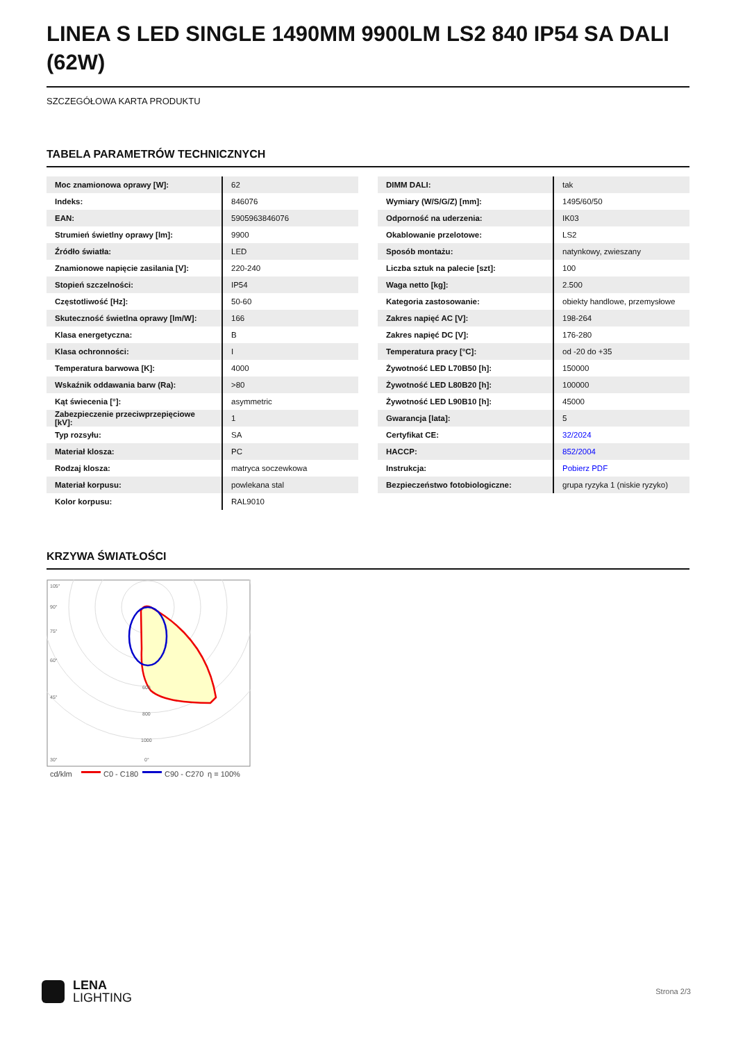LINEA S LED SINGLE 1490MM 9900LM LS2 840 IP54 SA DALI (62W)
SZCZEGÓŁOWA KARTA PRODUKTU
TABELA PARAMETRÓW TECHNICZNYCH
| Moc znamionowa oprawy [W]: | 62 |
| Indeks: | 846076 |
| EAN: | 5905963846076 |
| Strumień świetlny oprawy [lm]: | 9900 |
| Źródło światła: | LED |
| Znamionowe napięcie zasilania [V]: | 220-240 |
| Stopień szczelności: | IP54 |
| Częstotliwość [Hz]: | 50-60 |
| Skuteczność świetlna oprawy [lm/W]: | 166 |
| Klasa energetyczna: | B |
| Klasa ochronności: | I |
| Temperatura barwowa [K]: | 4000 |
| Wskaźnik oddawania barw (Ra): | >80 |
| Kąt świecenia [°]: | asymmetric |
| Zabezpieczenie przeciwprzepięciowe [kV]: | 1 |
| Typ rozsyłu: | SA |
| Materiał klosza: | PC |
| Rodzaj klosza: | matryca soczewkowa |
| Materiał korpusu: | powlekana stal |
| Kolor korpusu: | RAL9010 |
| DIMM DALI: | tak |
| Wymiary (W/S/G/Z) [mm]: | 1495/60/50 |
| Odporność na uderzenia: | IK03 |
| Okablowanie przelotowe: | LS2 |
| Sposób montażu: | natynkowy, zwieszany |
| Liczba sztuk na palecie [szt]: | 100 |
| Waga netto [kg]: | 2.500 |
| Kategoria zastosowanie: | obiekty handlowe, przemysłowe |
| Zakres napięć AC [V]: | 198-264 |
| Zakres napięć DC [V]: | 176-280 |
| Temperatura pracy [°C]: | od -20 do +35 |
| Żywotność LED L70B50 [h]: | 150000 |
| Żywotność LED L80B20 [h]: | 100000 |
| Żywotność LED L90B10 [h]: | 45000 |
| Gwarancja [lata]: | 5 |
| Certyfikat CE: | 32/2024 |
| HACCP: | 852/2004 |
| Instrukcja: | Pobierz PDF |
| Bezpieczeństwo fotobiologiczne: | grupa ryzyka 1 (niskie ryzyko) |
KRZYWA ŚWIATŁOŚCI
105°
90°
75°
60°
45°
30°
600
800
1000
0°
cd/klm
C0 - C180
C90 - C270
η = 100%
LENA
LIGHTING
Strona 2/3